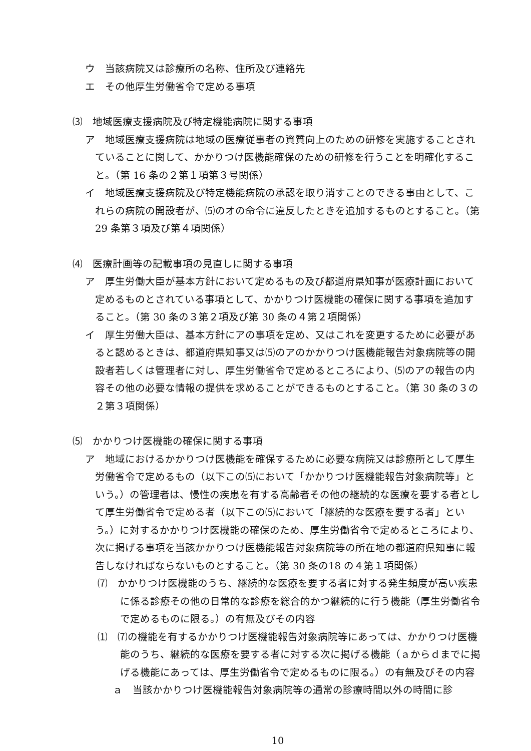ウ　当該病院又は診療所の名称、住所及び連絡先
エ　その他厚生労働省令で定める事項
⑶　地域医療支援病院及び特定機能病院に関する事項
ア　地域医療支援病院は地域の医療従事者の資質向上のための研修を実施することされていることに関して、かかりつけ医機能確保のための研修を行うことを明確化すること。（第 16 条の２第１項第３号関係）
イ　地域医療支援病院及び特定機能病院の承認を取り消すことのできる事由として、これらの病院の開設者が、⑸のオの命令に違反したときを追加するものとすること。（第 29 条第３項及び第４項関係）
⑷　医療計画等の記載事項の見直しに関する事項
ア　厚生労働大臣が基本方針において定めるもの及び都道府県知事が医療計画において定めるものとされている事項として、かかりつけ医機能の確保に関する事項を追加すること。（第 30 条の３第２項及び第 30 条の４第２項関係）
イ　厚生労働大臣は、基本方針にアの事項を定め、又はこれを変更するために必要があると認めるときは、都道府県知事又は⑸のアのかかりつけ医機能報告対象病院等の開設者若しくは管理者に対し、厚生労働省令で定めるところにより、⑸のアの報告の内容その他の必要な情報の提供を求めることができるものとすること。（第 30 条の３の２第３項関係）
⑸　かかりつけ医機能の確保に関する事項
ア　地域におけるかかりつけ医機能を確保するために必要な病院又は診療所として厚生労働省令で定めるもの（以下この⑸において「かかりつけ医機能報告対象病院等」という。）の管理者は、慢性の疾患を有する高齢者その他の継続的な医療を要する者として厚生労働省令で定める者（以下この⑸において「継続的な医療を要する者」という。）に対するかかりつけ医機能の確保のため、厚生労働省令で定めるところにより、次に掲げる事項を当該かかりつけ医機能報告対象病院等の所在地の都道府県知事に報告しなければならないものとすること。（第 30 条の18 の４第１項関係）
⑺　かかりつけ医機能のうち、継続的な医療を要する者に対する発生頻度が高い疾患に係る診療その他の日常的な診療を総合的かつ継続的に行う機能（厚生労働省令で定めるものに限る。）の有無及びその内容
⑴　⑺の機能を有するかかりつけ医機能報告対象病院等にあっては、かかりつけ医機能のうち、継続的な医療を要する者に対する次に掲げる機能（ａからｄまでに掲げる機能にあっては、厚生労働省令で定めるものに限る。）の有無及びその内容
ａ　当該かかりつけ医機能報告対象病院等の通常の診療時間以外の時間に診
10